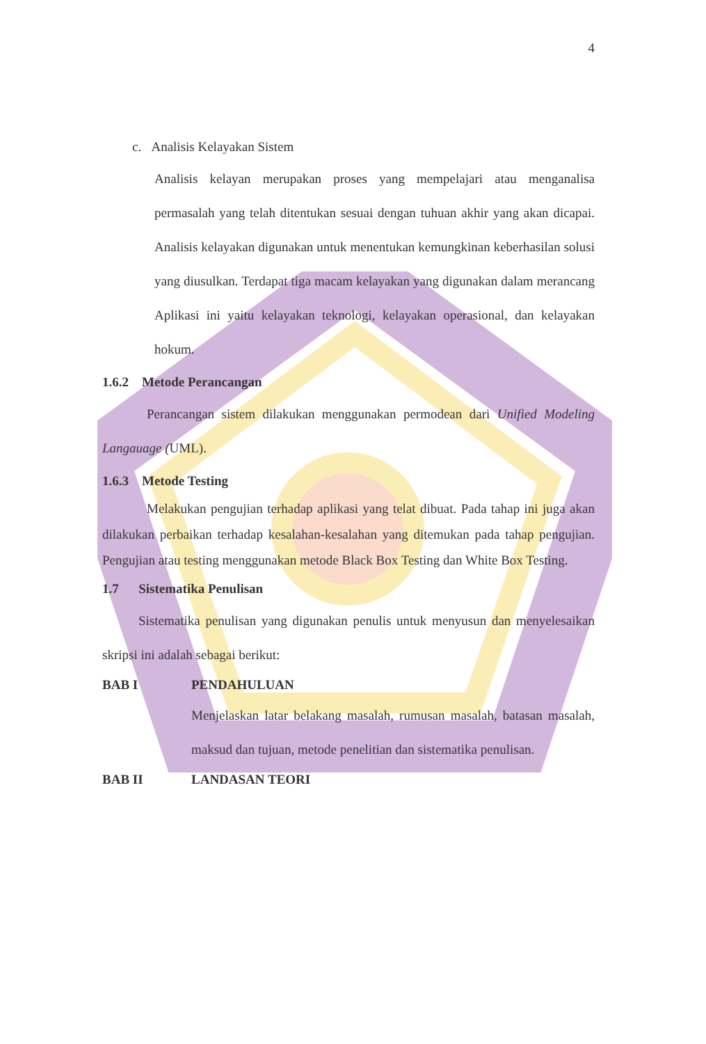4
c. Analisis Kelayakan Sistem
Analisis kelayan merupakan proses yang mempelajari atau menganalisa permasalah yang telah ditentukan sesuai dengan tuhuan akhir yang akan dicapai. Analisis kelayakan digunakan untuk menentukan kemungkinan keberhasilan solusi yang diusulkan. Terdapat tiga macam kelayakan yang digunakan dalam merancang Aplikasi ini yaitu kelayakan teknologi, kelayakan operasional, dan kelayakan hokum.
1.6.2 Metode Perancangan
Perancangan sistem dilakukan menggunakan permodean dari Unified Modeling Langauage (UML).
1.6.3 Metode Testing
Melakukan pengujian terhadap aplikasi yang telat dibuat. Pada tahap ini juga akan dilakukan perbaikan terhadap kesalahan-kesalahan yang ditemukan pada tahap pengujian. Pengujian atau testing menggunakan metode Black Box Testing dan White Box Testing.
1.7 Sistematika Penulisan
Sistematika penulisan yang digunakan penulis untuk menyusun dan menyelesaikan skripsi ini adalah sebagai berikut:
BAB I PENDAHULUAN
Menjelaskan latar belakang masalah, rumusan masalah, batasan masalah, maksud dan tujuan, metode penelitian dan sistematika penulisan.
BAB II LANDASAN TEORI